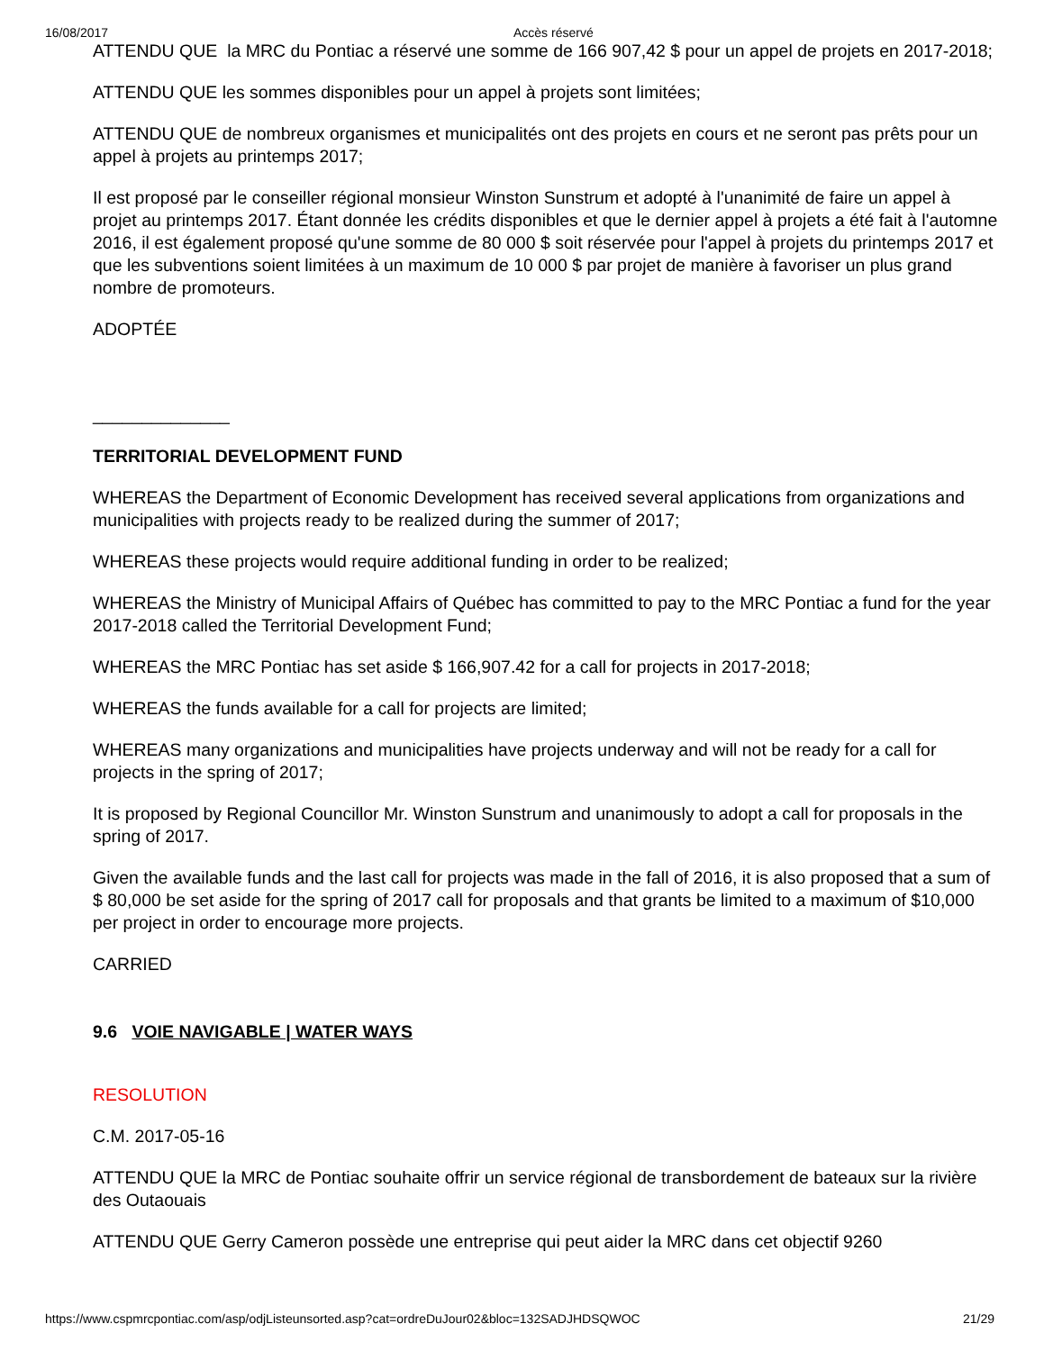16/08/2017 Accès réservé
ATTENDU QUE la MRC du Pontiac a réservé une somme de 166 907,42 $ pour un appel de projets en 2017-2018;
ATTENDU QUE les sommes disponibles pour un appel à projets sont limitées;
ATTENDU QUE de nombreux organismes et municipalités ont des projets en cours et ne seront pas prêts pour un appel à projets au printemps 2017;
Il est proposé par le conseiller régional monsieur Winston Sunstrum et adopté à l'unanimité de faire un appel à projet au printemps 2017. Étant donnée les crédits disponibles et que le dernier appel à projets a été fait à l'automne 2016, il est également proposé qu'une somme de 80 000 $ soit réservée pour l'appel à projets du printemps 2017 et que les subventions soient limitées à un maximum de 10 000 $ par projet de manière à favoriser un plus grand nombre de promoteurs.
ADOPTÉE
______________
TERRITORIAL DEVELOPMENT FUND
WHEREAS the Department of Economic Development has received several applications from organizations and municipalities with projects ready to be realized during the summer of 2017;
WHEREAS these projects would require additional funding in order to be realized;
WHEREAS the Ministry of Municipal Affairs of Québec has committed to pay to the MRC Pontiac a fund for the year 2017-2018 called the Territorial Development Fund;
WHEREAS the MRC Pontiac has set aside $ 166,907.42 for a call for projects in 2017-2018;
WHEREAS the funds available for a call for projects are limited;
WHEREAS many organizations and municipalities have projects underway and will not be ready for a call for projects in the spring of 2017;
It is proposed by Regional Councillor Mr. Winston Sunstrum and unanimously to adopt a call for proposals in the spring of 2017.
Given the available funds and the last call for projects was made in the fall of 2016, it is also proposed that a sum of $ 80,000 be set aside for the spring of 2017 call for proposals and that grants be limited to a maximum of $10,000 per project in order to encourage more projects.
CARRIED
9.6 VOIE NAVIGABLE | WATER WAYS
RESOLUTION
C.M. 2017-05-16
ATTENDU QUE la MRC de Pontiac souhaite offrir un service régional de transbordement de bateaux sur la rivière des Outaouais
ATTENDU QUE Gerry Cameron possède une entreprise qui peut aider la MRC dans cet objectif 9260
https://www.cspmrcpontiac.com/asp/odjListeunsorted.asp?cat=ordreDuJour02&bloc=132SADJHDSQWOC 21/29